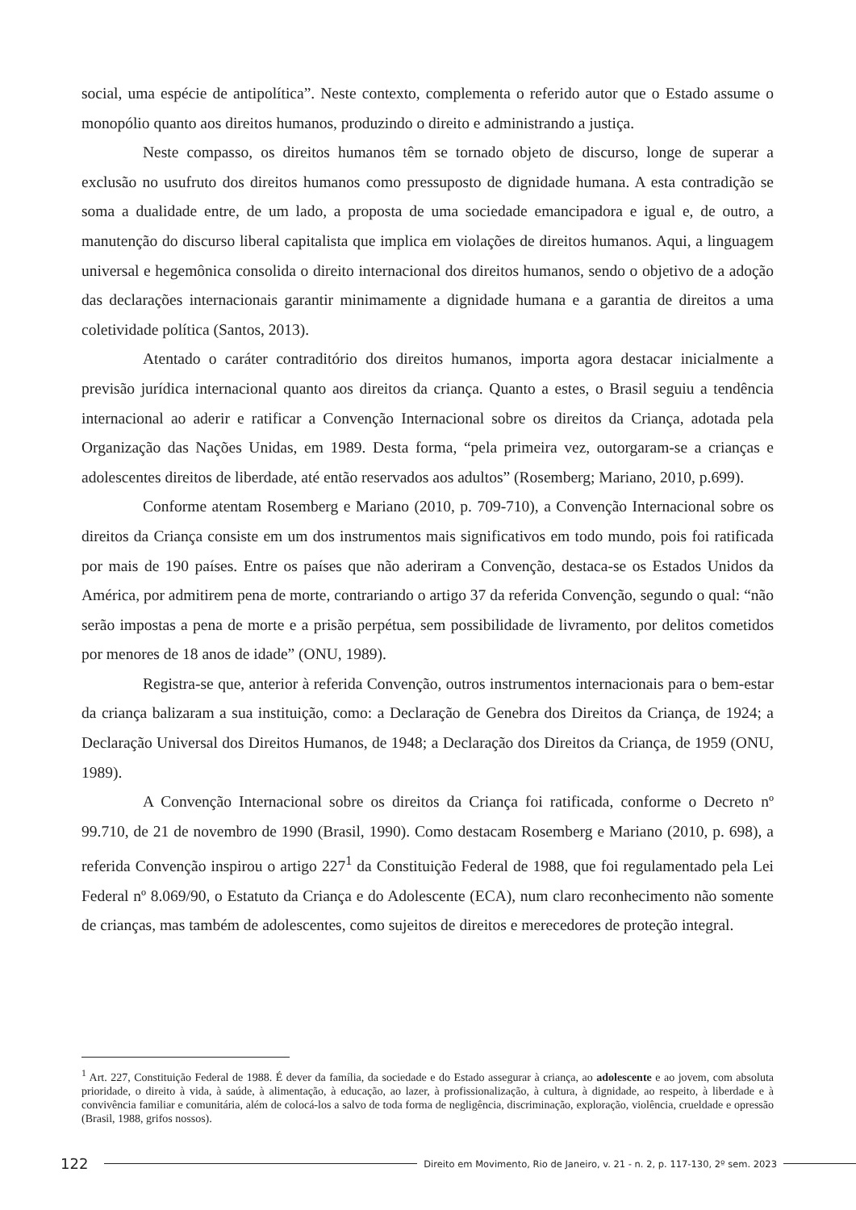social, uma espécie de antipolítica”. Neste contexto, complementa o referido autor que o Estado assume o monopólio quanto aos direitos humanos, produzindo o direito e administrando a justiça.
Neste compasso, os direitos humanos têm se tornado objeto de discurso, longe de superar a exclusão no usufruto dos direitos humanos como pressuposto de dignidade humana. A esta contradição se soma a dualidade entre, de um lado, a proposta de uma sociedade emancipadora e igual e, de outro, a manutenção do discurso liberal capitalista que implica em violações de direitos humanos. Aqui, a linguagem universal e hegemônica consolida o direito internacional dos direitos humanos, sendo o objetivo de a adoção das declarações internacionais garantir minimamente a dignidade humana e a garantia de direitos a uma coletividade política (Santos, 2013).
Atentado o caráter contraditório dos direitos humanos, importa agora destacar inicialmente a previsão jurídica internacional quanto aos direitos da criança. Quanto a estes, o Brasil seguiu a tendência internacional ao aderir e ratificar a Convenção Internacional sobre os direitos da Criança, adotada pela Organização das Nações Unidas, em 1989. Desta forma, “pela primeira vez, outorgaram-se a crianças e adolescentes direitos de liberdade, até então reservados aos adultos” (Rosemberg; Mariano, 2010, p.699).
Conforme atentam Rosemberg e Mariano (2010, p. 709-710), a Convenção Internacional sobre os direitos da Criança consiste em um dos instrumentos mais significativos em todo mundo, pois foi ratificada por mais de 190 países. Entre os países que não aderiram a Convenção, destaca-se os Estados Unidos da América, por admitirem pena de morte, contrariando o artigo 37 da referida Convenção, segundo o qual: “não serão impostas a pena de morte e a prisão perpétua, sem possibilidade de livramento, por delitos cometidos por menores de 18 anos de idade” (ONU, 1989).
Registra-se que, anterior à referida Convenção, outros instrumentos internacionais para o bem-estar da criança balizaram a sua instituição, como: a Declaração de Genebra dos Direitos da Criança, de 1924; a Declaração Universal dos Direitos Humanos, de 1948; a Declaração dos Direitos da Criança, de 1959 (ONU, 1989).
A Convenção Internacional sobre os direitos da Criança foi ratificada, conforme o Decreto nº 99.710, de 21 de novembro de 1990 (Brasil, 1990). Como destacam Rosemberg e Mariano (2010, p. 698), a referida Convenção inspirou o artigo 227<sup>1</sup> da Constituição Federal de 1988, que foi regulamentado pela Lei Federal nº 8.069/90, o Estatuto da Criança e do Adolescente (ECA), num claro reconhecimento não somente de crianças, mas também de adolescentes, como sujeitos de direitos e merecedores de proteção integral.
<sup>1</sup> Art. 227, Constituição Federal de 1988. É dever da família, da sociedade e do Estado assegurar à criança, ao adolescente e ao jovem, com absoluta prioridade, o direito à vida, à saúde, à alimentação, à educação, ao lazer, à profissionalização, à cultura, à dignidade, ao respeito, à liberdade e à convivência familiar e comunitária, além de colocá-los a salvo de toda forma de negligência, discriminação, exploração, violência, crueldade e opressão (Brasil, 1988, grifos nossos).
122 Direito em Movimento, Rio de Janeiro, v. 21 - n. 2, p. 117-130, 2º sem. 2023